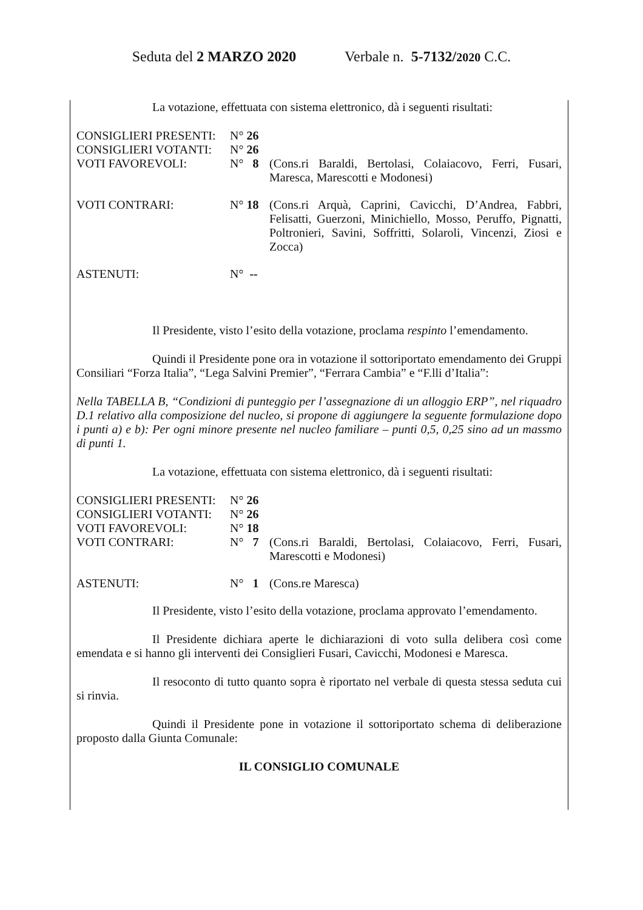Seduta del 2 MARZO 2020 Verbale n. 5-7132/2020 C.C.
La votazione, effettuata con sistema elettronico, dà i seguenti risultati:
| CONSIGLIERI PRESENTI: | N° 26 | |
| CONSIGLIERI VOTANTI: | N° 26 | |
| VOTI FAVOREVOLI: | N° 8 | (Cons.ri Baraldi, Bertolasi, Colaiacovo, Ferri, Fusari, Maresca, Marescotti e Modonesi) |
| VOTI CONTRARI: | N° 18 | (Cons.ri Arquà, Caprini, Cavicchi, D’Andrea, Fabbri, Felisatti, Guerzoni, Minichiello, Mosso, Peruffo, Pignatti, Poltronieri, Savini, Soffritti, Solaroli, Vincenzi, Ziosi e Zocca) |
| ASTENUTI: | N° -- | |
Il Presidente, visto l’esito della votazione, proclama respinto l’emendamento.
Quindi il Presidente pone ora in votazione il sottoriportato emendamento dei Gruppi Consiliari “Forza Italia”, “Lega Salvini Premier”, “Ferrara Cambia” e “F.lli d’Italia”:
Nella TABELLA B, “Condizioni di punteggio per l’assegnazione di un alloggio ERP”, nel riquadro D.1 relativo alla composizione del nucleo, si propone di aggiungere la seguente formulazione dopo i punti a) e b): Per ogni minore presente nel nucleo familiare – punti 0,5, 0,25 sino ad un massmo di punti 1.
La votazione, effettuata con sistema elettronico, dà i seguenti risultati:
| CONSIGLIERI PRESENTI: | N° 26 | |
| CONSIGLIERI VOTANTI: | N° 26 | |
| VOTI FAVOREVOLI: | N° 18 | |
| VOTI CONTRARI: | N° 7 | (Cons.ri Baraldi, Bertolasi, Colaiacovo, Ferri, Fusari, Marescotti e Modonesi) |
| ASTENUTI: | N° 1 | (Cons.re Maresca) |
Il Presidente, visto l’esito della votazione, proclama approvato l’emendamento.
Il Presidente dichiara aperte le dichiarazioni di voto sulla delibera così come emendata e si hanno gli interventi dei Consiglieri Fusari, Cavicchi, Modonesi e Maresca.
Il resoconto di tutto quanto sopra è riportato nel verbale di questa stessa seduta cui si rinvia.
Quindi il Presidente pone in votazione il sottoriportato schema di deliberazione proposto dalla Giunta Comunale:
IL CONSIGLIO COMUNALE